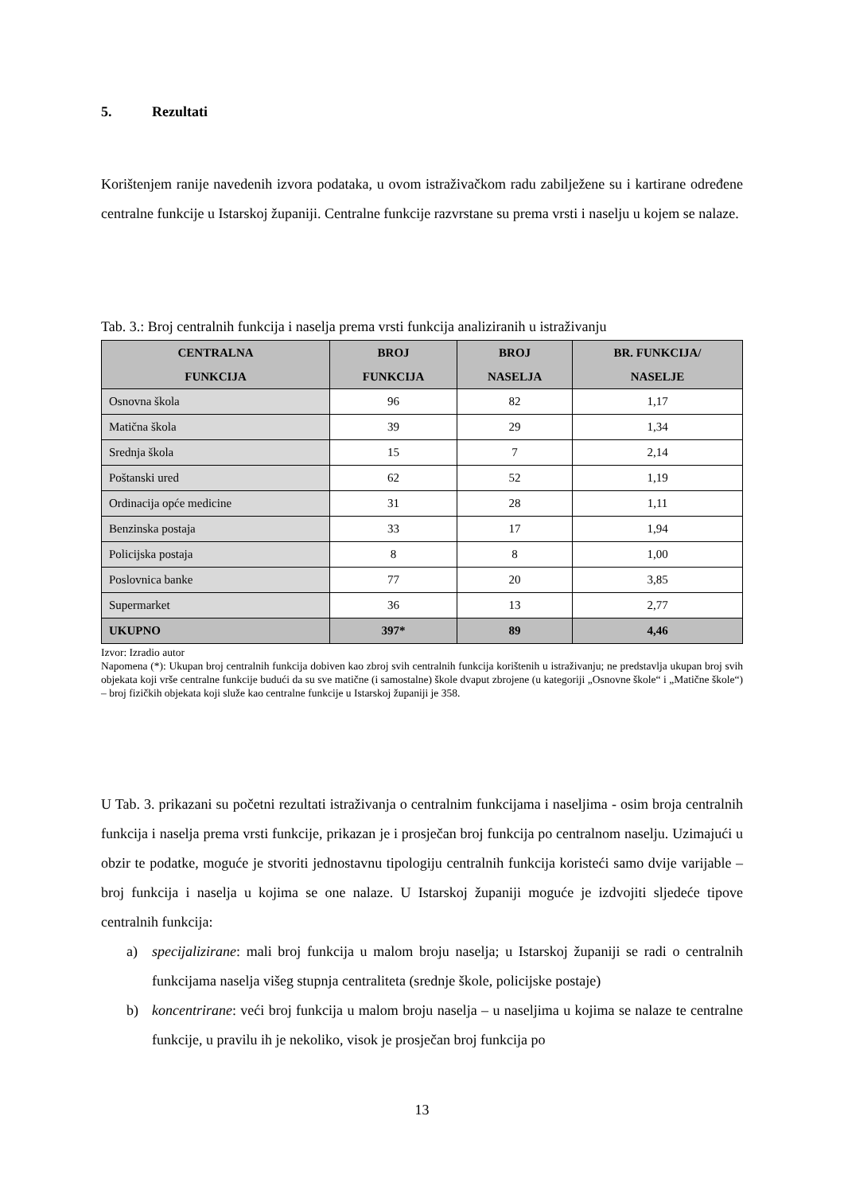5. Rezultati
Korištenjem ranije navedenih izvora podataka, u ovom istraživačkom radu zabilježene su i kartirane određene centralne funkcije u Istarskoj županiji. Centralne funkcije razvrstane su prema vrsti i naselju u kojem se nalaze.
Tab. 3.: Broj centralnih funkcija i naselja prema vrsti funkcija analiziranih u istraživanju
| CENTRALNA FUNKCIJA | BROJ FUNKCIJA | BROJ NASELJA | BR. FUNKCIJA/ NASELJE |
| --- | --- | --- | --- |
| Osnovna škola | 96 | 82 | 1,17 |
| Matična škola | 39 | 29 | 1,34 |
| Srednja škola | 15 | 7 | 2,14 |
| Poštanski ured | 62 | 52 | 1,19 |
| Ordinacija opće medicine | 31 | 28 | 1,11 |
| Benzinska postaja | 33 | 17 | 1,94 |
| Policijska postaja | 8 | 8 | 1,00 |
| Poslovnica banke | 77 | 20 | 3,85 |
| Supermarket | 36 | 13 | 2,77 |
| UKUPNO | 397* | 89 | 4,46 |
Izvor: Izradio autor
Napomena (*): Ukupan broj centralnih funkcija dobiven kao zbroj svih centralnih funkcija korištenih u istraživanju; ne predstavlja ukupan broj svih objekata koji vrše centralne funkcije budući da su sve matične (i samostalne) škole dvaput zbrojene (u kategoriji „Osnovne škole“ i „Matične škole“) – broj fizičkih objekata koji služe kao centralne funkcije u Istarskoj županiji je 358.
U Tab. 3. prikazani su početni rezultati istraživanja o centralnim funkcijama i naseljima - osim broja centralnih funkcija i naselja prema vrsti funkcije, prikazan je i prosječan broj funkcija po centralnom naselju. Uzimajući u obzir te podatke, moguće je stvoriti jednostavnu tipologiju centralnih funkcija koristeći samo dvije varijable – broj funkcija i naselja u kojima se one nalaze. U Istarskoj županiji moguće je izdvojiti sljedeće tipove centralnih funkcija:
a) specijalizirane: mali broj funkcija u malom broju naselja; u Istarskoj županiji se radi o centralnih funkcijama naselja višeg stupnja centraliteta (srednje škole, policijske postaje)
b) koncentrirane: veći broj funkcija u malom broju naselja – u naseljima u kojima se nalaze te centralne funkcije, u pravilu ih je nekoliko, visok je prosječan broj funkcija po
13